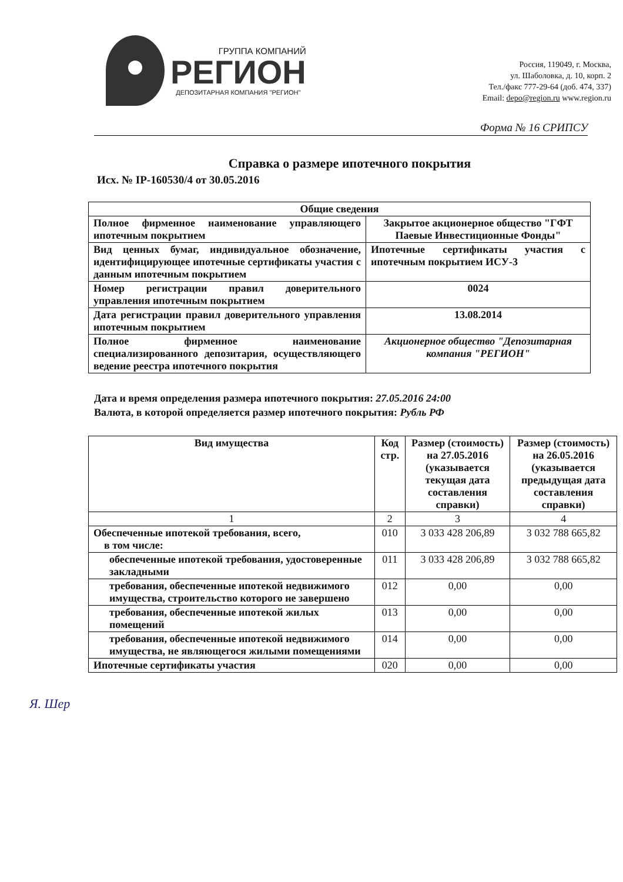ГРУППА КОМПАНИЙ
РЕГИОН
ДЕПОЗИТАРНАЯ КОМПАНИЯ "РЕГИОН"
Россия, 119049, г. Москва,
ул. Шаболовка, д. 10, корп. 2
Тел./факс 777-29-64 (доб. 474, 337)
Email: depo@region.ru www.region.ru
Форма № 16 СРИПСУ
Справка о размере ипотечного покрытия
Исх. № IP-160530/4 от 30.05.2016
| Общие сведения | |
| --- | --- |
| Полное фирменное наименование управляющего ипотечным покрытием | Закрытое акционерное общество "ГФТ Паевые Инвестиционные Фонды" |
| Вид ценных бумаг, индивидуальное обозначение, идентифицирующее ипотечные сертификаты участия с данным ипотечным покрытием | Ипотечные сертификаты участия с ипотечным покрытием ИСУ-3 |
| Номер регистрации правил доверительного управления ипотечным покрытием | 0024 |
| Дата регистрации правил доверительного управления ипотечным покрытием | 13.08.2014 |
| Полное фирменное наименование специализированного депозитария, осуществляющего ведение реестра ипотечного покрытия | Акционерное общество "Депозитарная компания "РЕГИОН" |
Дата и время определения размера ипотечного покрытия: 27.05.2016 24:00
Валюта, в которой определяется размер ипотечного покрытия: Рубль РФ
| Вид имущества | Код стр. | Размер (стоимость) на 27.05.2016 (указывается текущая дата составления справки) | Размер (стоимость) на 26.05.2016 (указывается предыдущая дата составления справки) |
| --- | --- | --- | --- |
| 1 | 2 | 3 | 4 |
| Обеспеченные ипотекой требования, всего, в том числе: | 010 | 3 033 428 206,89 | 3 032 788 665,82 |
| обеспеченные ипотекой требования, удостоверенные закладными | 011 | 3 033 428 206,89 | 3 032 788 665,82 |
| требования, обеспеченные ипотекой недвижимого имущества, строительство которого не завершено | 012 | 0,00 | 0,00 |
| требования, обеспеченные ипотекой жилых помещений | 013 | 0,00 | 0,00 |
| требования, обеспеченные ипотекой недвижимого имущества, не являющегося жилыми помещениями | 014 | 0,00 | 0,00 |
| Ипотечные сертификаты участия | 020 | 0,00 | 0,00 |
Я. Шер